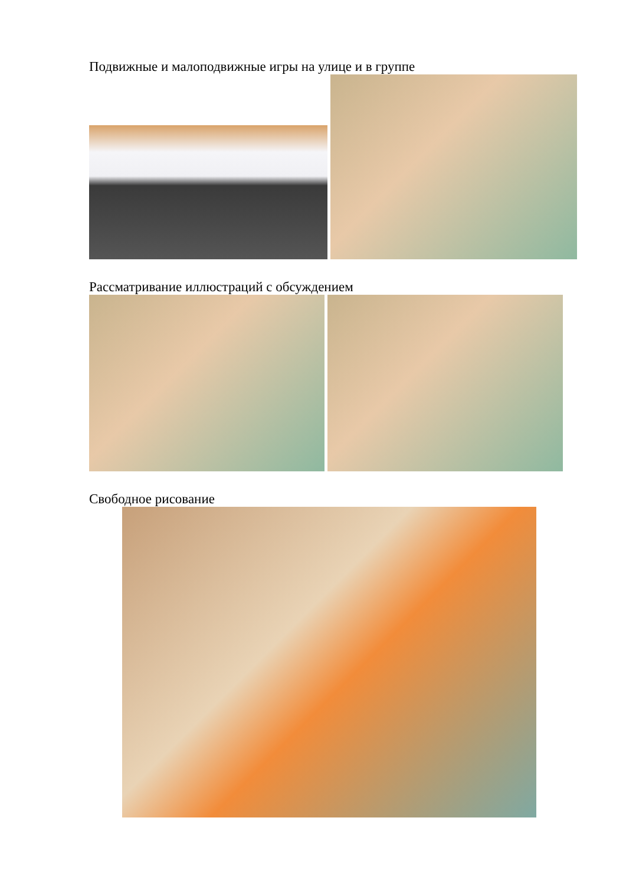Подвижные и малоподвижные игры на улице и в группе
Рассматривание иллюстраций с обсуждением
Свободное рисование